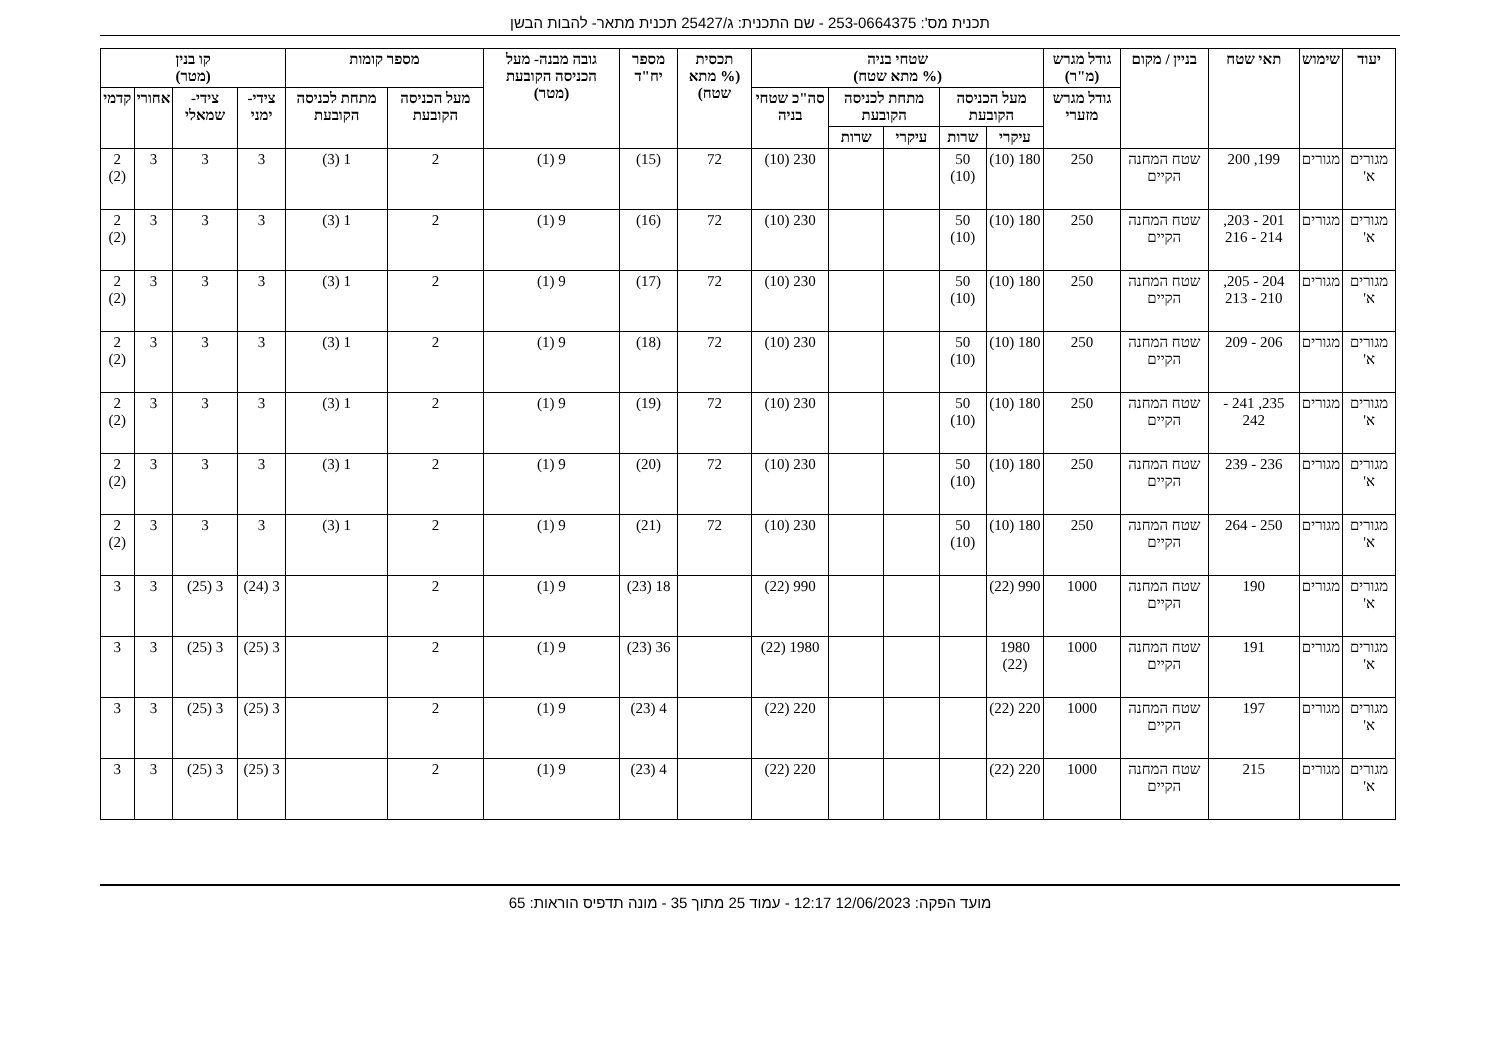תכנית מס': 253-0664375 - שם התכנית: ג/25427 תכנית מתאר- להבות הבשן
| יעוד | שימוש | תאי שטח | בניין / מקום | גודל מגרש (מ"ר) | שטחי בניה (% מתא שטח) | | | | | תכסית (% מתא שטח) | מספר יח"ד | גובה מבנה- מעל הכניסה הקובעת (מטר) | מספר קומות | | קו בנין (מטר) | | | |
| --- | --- | --- | --- | --- | --- | --- | --- | --- | --- | --- | --- | --- | --- | --- | --- | --- | --- | --- |
| | | | | גודל מגרש מזערי | מעל הכניסה הקובעת | | מתחת לכניסה הקובעת | | סה"כ שטחי בניה | | | | מעל הכניסה הקובעת | מתחת לכניסה הקובעת | צידי- ימני | צידי- שמאלי | אחורי | קדמי |
| | | | | | עיקרי | שרות | עיקרי | שרות | | | | | | | | | | |
| מגורים א' | מגורים | 199, 200 | שטח המחנה הקיים | 250 | 180 (10) | 50 (10) | | | 230 (10) | 72 | (15) | 9 (1) | 2 | 1 (3) | 3 | 3 | 3 | 2 (2) |
| מגורים א' | מגורים | 201 - 203, 214 - 216 | שטח המחנה הקיים | 250 | 180 (10) | 50 (10) | | | 230 (10) | 72 | (16) | 9 (1) | 2 | 1 (3) | 3 | 3 | 3 | 2 (2) |
| מגורים א' | מגורים | 204 - 205, 210 - 213 | שטח המחנה הקיים | 250 | 180 (10) | 50 (10) | | | 230 (10) | 72 | (17) | 9 (1) | 2 | 1 (3) | 3 | 3 | 3 | 2 (2) |
| מגורים א' | מגורים | 206 - 209 | שטח המחנה הקיים | 250 | 180 (10) | 50 (10) | | | 230 (10) | 72 | (18) | 9 (1) | 2 | 1 (3) | 3 | 3 | 3 | 2 (2) |
| מגורים א' | מגורים | 235, 241 - 242 | שטח המחנה הקיים | 250 | 180 (10) | 50 (10) | | | 230 (10) | 72 | (19) | 9 (1) | 2 | 1 (3) | 3 | 3 | 3 | 2 (2) |
| מגורים א' | מגורים | 236 - 239 | שטח המחנה הקיים | 250 | 180 (10) | 50 (10) | | | 230 (10) | 72 | (20) | 9 (1) | 2 | 1 (3) | 3 | 3 | 3 | 2 (2) |
| מגורים א' | מגורים | 250 - 264 | שטח המחנה הקיים | 250 | 180 (10) | 50 (10) | | | 230 (10) | 72 | (21) | 9 (1) | 2 | 1 (3) | 3 | 3 | 3 | 2 (2) |
| מגורים א' | מגורים | 190 | שטח המחנה הקיים | 1000 | 990 (22) | | | | 990 (22) | | 18 (23) | 9 (1) | 2 | | 3 (24) | 3 (25) | 3 | 3 |
| מגורים א' | מגורים | 191 | שטח המחנה הקיים | 1000 | 1980 (22) | | | | 1980 (22) | | 36 (23) | 9 (1) | 2 | | 3 (25) | 3 (25) | 3 | 3 |
| מגורים א' | מגורים | 197 | שטח המחנה הקיים | 1000 | 220 (22) | | | | 220 (22) | | 4 (23) | 9 (1) | 2 | | 3 (25) | 3 (25) | 3 | 3 |
| מגורים א' | מגורים | 215 | שטח המחנה הקיים | 1000 | 220 (22) | | | | 220 (22) | | 4 (23) | 9 (1) | 2 | | 3 (25) | 3 (25) | 3 | 3 |
מועד הפקה: 12/06/2023 12:17 - עמוד 25 מתוך 35 - מונה תדפיס הוראות: 65